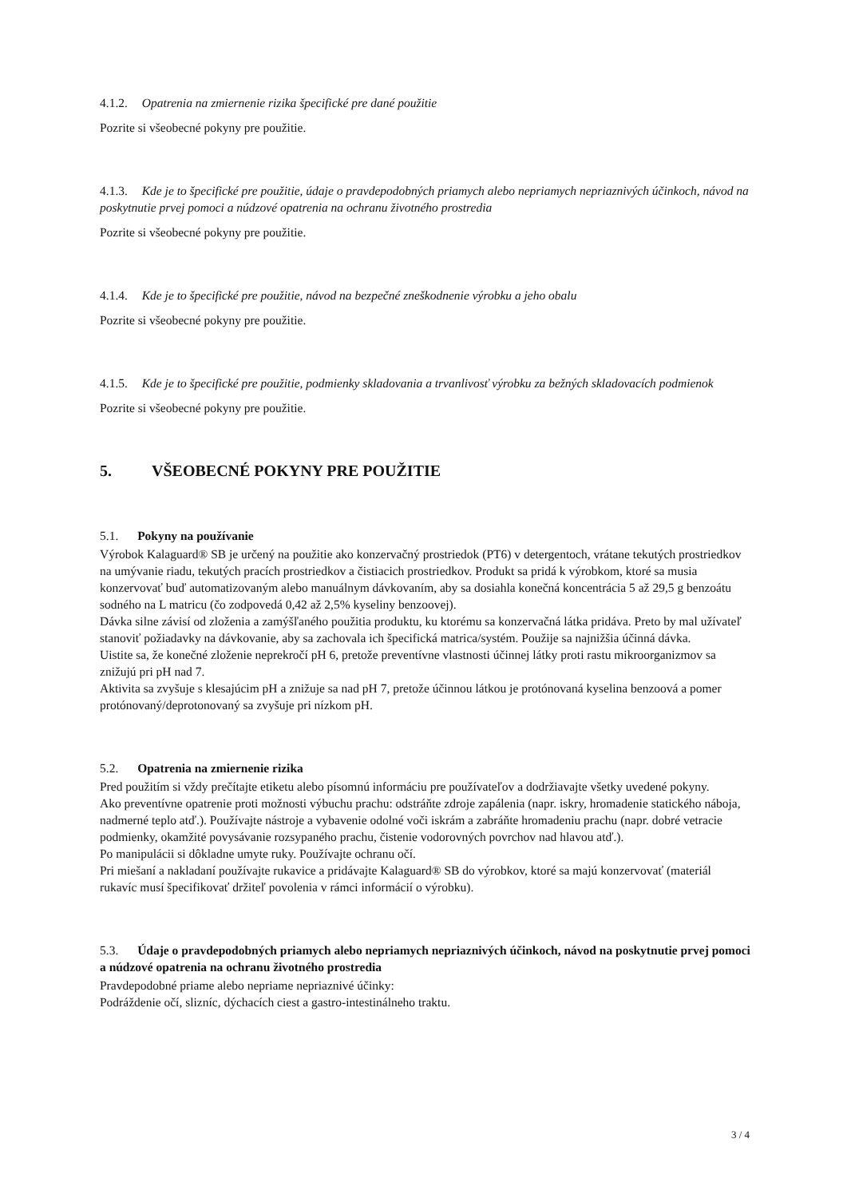4.1.2. Opatrenia na zmiernenie rizika špecifické pre dané použitie
Pozrite si všeobecné pokyny pre použitie.
4.1.3. Kde je to špecifické pre použitie, údaje o pravdepodobných priamych alebo nepriamych nepriaznivých účinkoch, návod na poskytnutie prvej pomoci a núdzové opatrenia na ochranu životného prostredia
Pozrite si všeobecné pokyny pre použitie.
4.1.4. Kde je to špecifické pre použitie, návod na bezpečné zneškodnenie výrobku a jeho obalu
Pozrite si všeobecné pokyny pre použitie.
4.1.5. Kde je to špecifické pre použitie, podmienky skladovania a trvanlivosť výrobku za bežných skladovacích podmienok
Pozrite si všeobecné pokyny pre použitie.
5. VŠEOBECNÉ POKYNY PRE POUŽITIE
5.1. Pokyny na používanie
Výrobok Kalaguard® SB je určený na použitie ako konzervačný prostriedok (PT6) v detergentoch, vrátane tekutých prostriedkov na umývanie riadu, tekutých pracích prostriedkov a čistiacich prostriedkov. Produkt sa pridá k výrobkom, ktoré sa musia konzervovať buď automatizovaným alebo manuálnym dávkovaním, aby sa dosiahla konečná koncentrácia 5 až 29,5 g benzoátu sodného na L matricu (čo zodpovedá 0,42 až 2,5% kyseliny benzoovej).
Dávka silne závisí od zloženia a zamýšľaného použitia produktu, ku ktorému sa konzervačná látka pridáva. Preto by mal užívateľ stanoviť požiadavky na dávkovanie, aby sa zachovala ich špecifická matrica/systém. Použije sa najnižšia účinná dávka.
Uistite sa, že konečné zloženie neprekročí pH 6, pretože preventívne vlastnosti účinnej látky proti rastu mikroorganizmov sa znižujú pri pH nad 7.
Aktivita sa zvyšuje s klesajúcim pH a znižuje sa nad pH 7, pretože účinnou látkou je protónovaná kyselina benzoová a pomer protónovaný/deprotonovaný sa zvyšuje pri nízkom pH.
5.2. Opatrenia na zmiernenie rizika
Pred použitím si vždy prečítajte etiketu alebo písomnú informáciu pre používateľov a dodržiavajte všetky uvedené pokyny.
Ako preventívne opatrenie proti možnosti výbuchu prachu: odstráňte zdroje zapálenia (napr. iskry, hromadenie statického náboja, nadmerné teplo atď.). Používajte nástroje a vybavenie odolné voči iskrám a zabráňte hromadeniu prachu (napr. dobré vetracie podmienky, okamžité povysávanie rozsypaného prachu, čistenie vodorovných povrchov nad hlavou atď.).
Po manipulácii si dôkladne umyte ruky. Používajte ochranu očí.
Pri miešaní a nakladaní používajte rukavice a pridávajte Kalaguard® SB do výrobkov, ktoré sa majú konzervovať (materiál rukavíc musí špecifikovať držiteľ povolenia v rámci informácií o výrobku).
5.3. Údaje o pravdepodobných priamych alebo nepriamych nepriaznivých účinkoch, návod na poskytnutie prvej pomoci a núdzové opatrenia na ochranu životného prostredia
Pravdepodobné priame alebo nepriame nepriaznivé účinky:
Podráždenie očí, slizníc, dýchacích ciest a gastro-intestinálneho traktu.
3 / 4